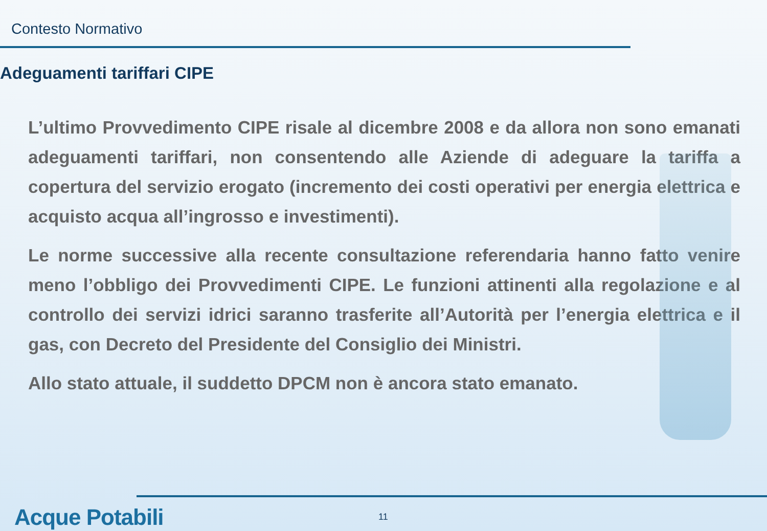Contesto Normativo
Adeguamenti tariffari CIPE
L’ultimo Provvedimento CIPE risale al dicembre 2008 e da allora non sono emanati adeguamenti tariffari, non consentendo alle Aziende di adeguare la tariffa a copertura del servizio erogato (incremento dei costi operativi per energia elettrica e acquisto acqua all’ingrosso e investimenti).
Le norme successive alla recente consultazione referendaria hanno fatto venire meno l’obbligo dei Provvedimenti CIPE. Le funzioni attinenti alla regolazione e al controllo dei servizi idrici saranno trasferite all’Autorità per l’energia elettrica e il gas, con Decreto del Presidente del Consiglio dei Ministri.
Allo stato attuale, il suddetto DPCM non è ancora stato emanato.
Acque Potabili 11